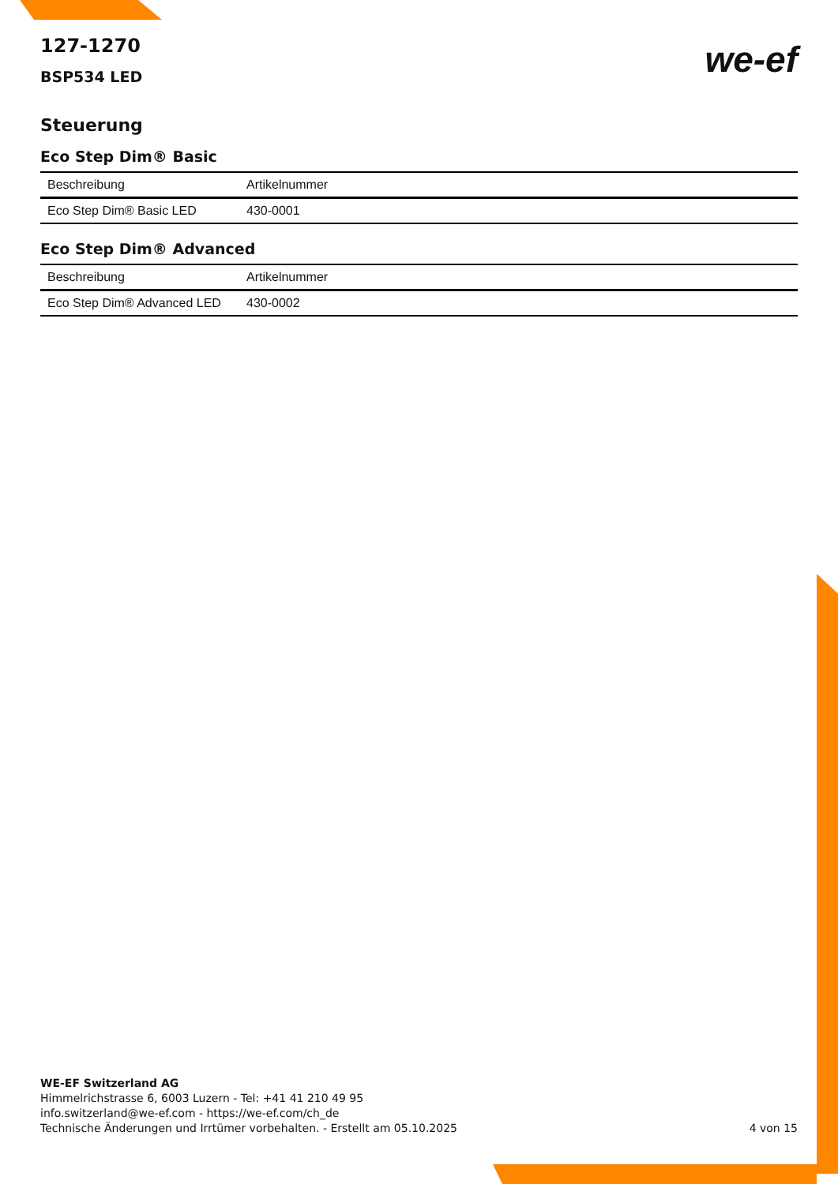we-ef
127-1270
BSP534 LED
Steuerung
Eco Step Dim® Basic
| Beschreibung | Artikelnummer |
| --- | --- |
| Eco Step Dim® Basic LED | 430-0001 |
Eco Step Dim® Advanced
| Beschreibung | Artikelnummer |
| --- | --- |
| Eco Step Dim® Advanced LED | 430-0002 |
WE-EF Switzerland AG
Himmelrichstrasse 6, 6003 Luzern - Tel: +41 41 210 49 95
info.switzerland@we-ef.com - https://we-ef.com/ch_de
4 von 15 Technische Änderungen und Irrtümer vorbehalten. - Erstellt am 05.10.2025